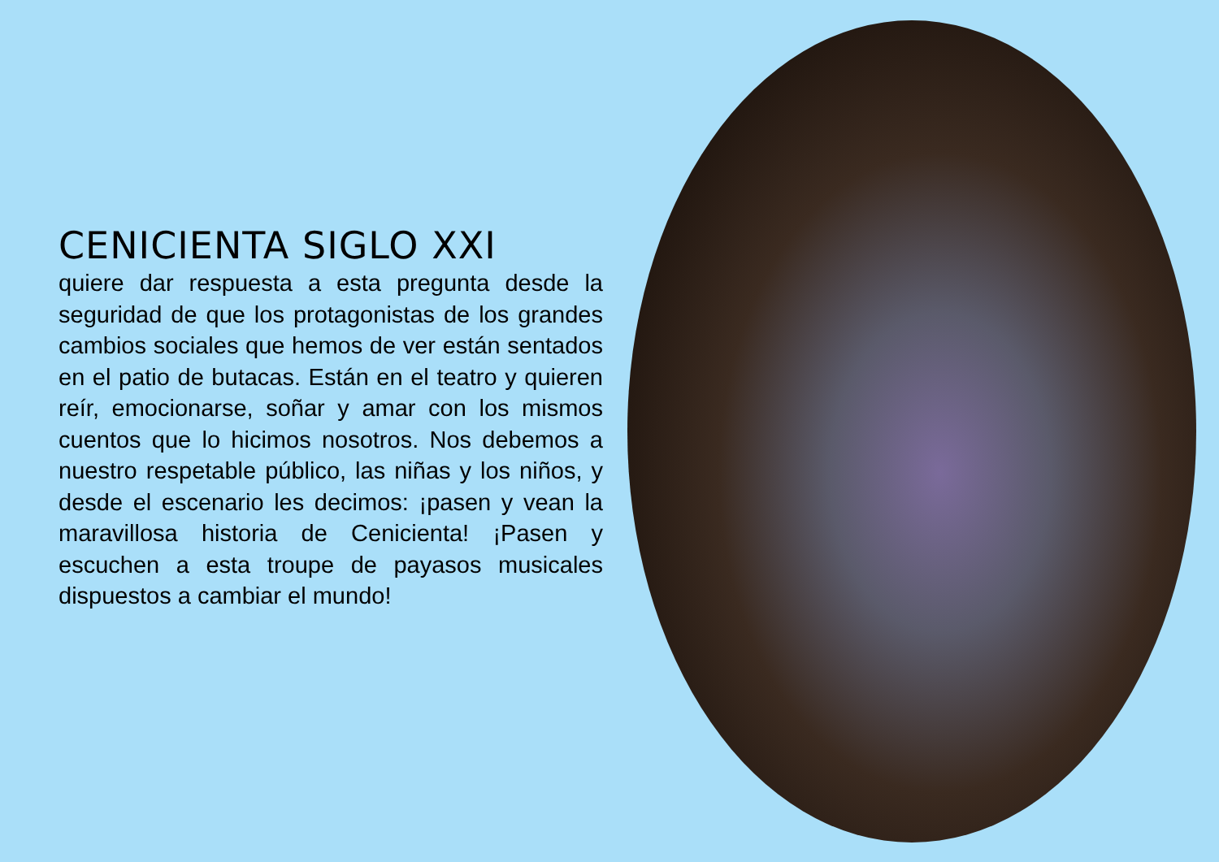CENICIENTA SIGLO XXI
quiere dar respuesta a esta pregunta desde la seguridad de que los protagonistas de los grandes cambios sociales que hemos de ver están sentados en el patio de butacas. Están en el teatro y quieren reír, emocionarse, soñar y amar con los mismos cuentos que lo hicimos nosotros. Nos debemos a nuestro respetable público, las niñas y los niños, y desde el escenario les decimos: ¡pasen y vean la maravillosa historia de Cenicienta! ¡Pasen y escuchen a esta troupe de payasos musicales dispuestos a cambiar el mundo!